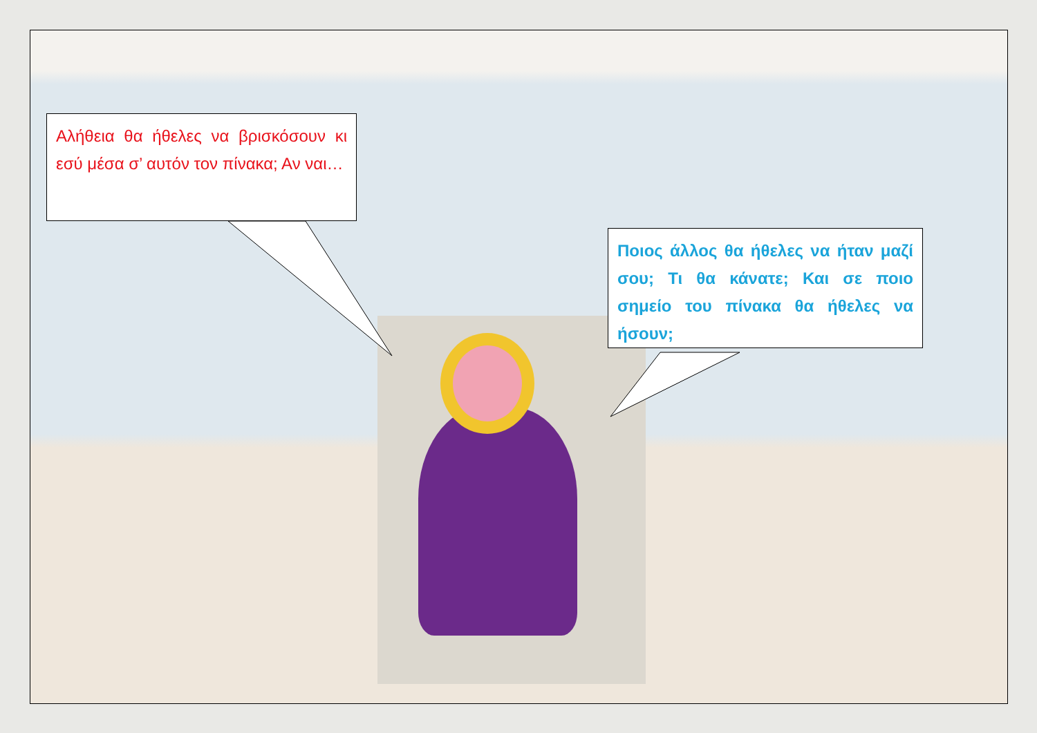Αλήθεια θα ήθελες να βρισκόσουν κι εσύ μέσα σ’ αυτόν τον πίνακα; Αν ναι…
Ποιος άλλος θα ήθελες να ήταν μαζί σου; Τι θα κάνατε; Και σε ποιο σημείο του πίνακα θα ήθελες να ήσουν;